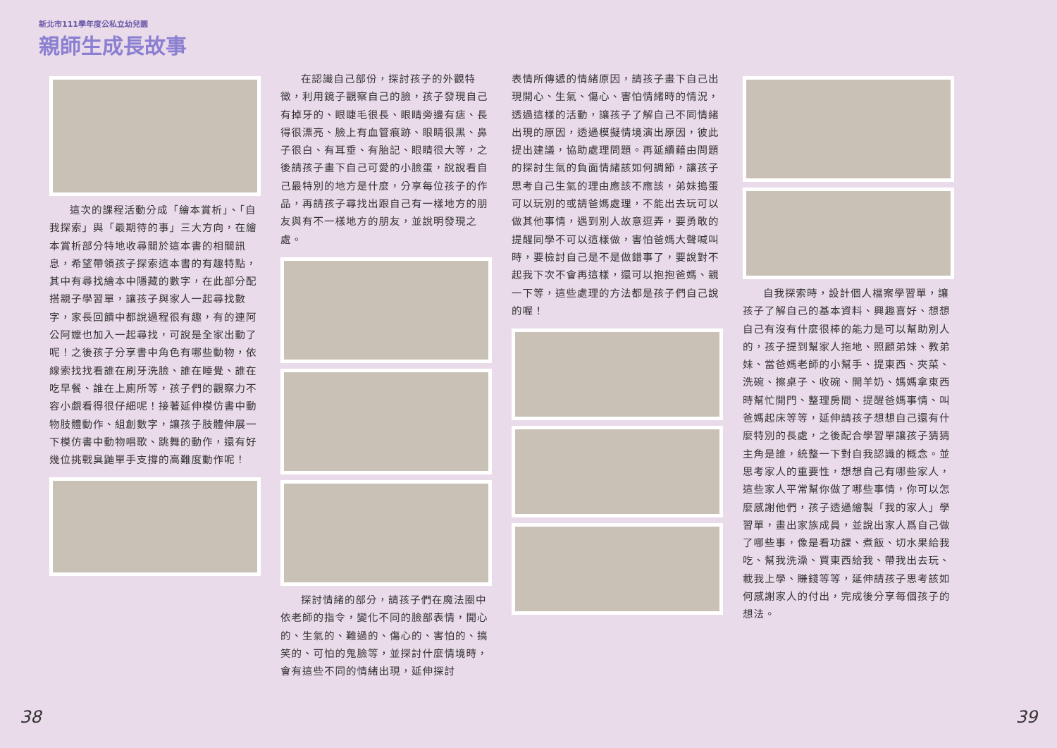新北市111學年度公私立幼兒園
親師生成長故事
這次的課程活動分成「繪本賞析」、「自我探索」與「最期待的事」三大方向，在繪本賞析部分特地收尋關於這本書的相關訊息，希望帶領孩子探索這本書的有趣特點，其中有尋找繪本中隱藏的數字，在此部分配搭親子學習單，讓孩子與家人一起尋找數字，家長回饋中都說過程很有趣，有的連阿公阿嬤也加入一起尋找，可說是全家出動了呢！之後孩子分享書中角色有哪些動物，依線索找找看誰在刷牙洗臉、誰在睡覺、誰在吃早餐、誰在上廁所等，孩子們的觀察力不容小覷看得很仔細呢！接著延伸模仿書中動物肢體動作、組創數字，讓孩子肢體伸展一下模仿書中動物唱歌、跳舞的動作，還有好幾位挑戰臭鼬單手支撐的高難度動作呢！
在認識自己部份，探討孩子的外觀特徵，利用鏡子觀察自己的臉，孩子發現自己有掉牙的、眼睫毛很長、眼睛旁邊有痣、長得很漂亮、臉上有血管痕跡、眼睛很黑、鼻子很白、有耳垂、有胎記、眼睛很大等，之後請孩子畫下自己可愛的小臉蛋，說說看自己最特別的地方是什麼，分享每位孩子的作品，再請孩子尋找出跟自己有一樣地方的朋友與有不一樣地方的朋友，並說明發現之處。
探討情緒的部分，請孩子們在魔法圈中依老師的指令，變化不同的臉部表情，開心的、生氣的、難過的、傷心的、害怕的、搞笑的、可怕的鬼臉等，並探討什麼情境時，會有這些不同的情緒出現，延伸探討
表情所傳遞的情緒原因，請孩子畫下自己出現開心、生氣、傷心、害怕情緒時的情況，透過這樣的活動，讓孩子了解自己不同情緒出現的原因，透過模擬情境演出原因，彼此提出建議，協助處理問題。再延續藉由問題的探討生氣的負面情緒該如何調節，讓孩子思考自己生氣的理由應該不應該，弟妹搗蛋可以玩別的或請爸媽處理，不能出去玩可以做其他事情，遇到別人故意逗弄，要勇敢的提醒同學不可以這樣做，害怕爸媽大聲喊叫時，要檢討自己是不是做錯事了，要說對不起我下次不會再這樣，還可以抱抱爸媽、親一下等，這些處理的方法都是孩子們自己說的喔！
自我探索時，設計個人檔案學習單，讓孩子了解自己的基本資料、興趣喜好、想想自己有沒有什麼很棒的能力是可以幫助別人的，孩子提到幫家人拖地、照顧弟妹、教弟妹、當爸媽老師的小幫手、提東西、夾菜、洗碗、擦桌子、收碗、開羊奶、媽媽拿東西時幫忙開門、整理房間、提醒爸媽事情、叫爸媽起床等等，延伸請孩子想想自己還有什麼特別的長處，之後配合學習單讓孩子猜猜主角是誰，統整一下對自我認識的概念。並思考家人的重要性，想想自己有哪些家人，這些家人平常幫你做了哪些事情，你可以怎麼感謝他們，孩子透過繪製「我的家人」學習單，畫出家族成員，並說出家人爲自己做了哪些事，像是看功課、煮飯、切水果給我吃、幫我洗澡、買東西給我、帶我出去玩、載我上學、賺錢等等，延伸請孩子思考該如何感謝家人的付出，完成後分享每個孩子的想法。
38 39